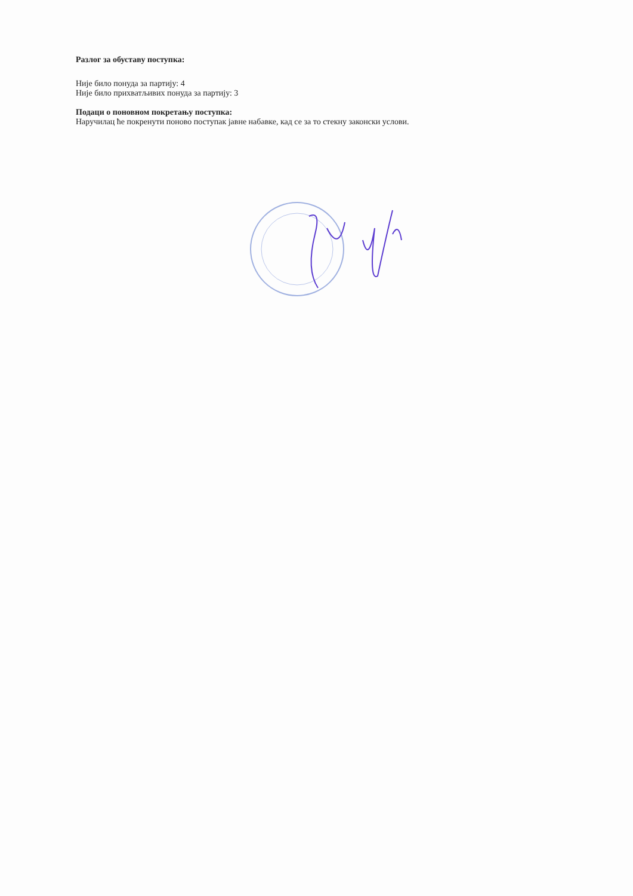Разлог за обуставу поступка:
Није било понуда за партију: 4
Није било прихватљивих понуда за партију: 3
Подаци о поновном покретању поступка:
Наручилац ће покренути поново поступак јавне набавке, кад се за то стекну законски услови.